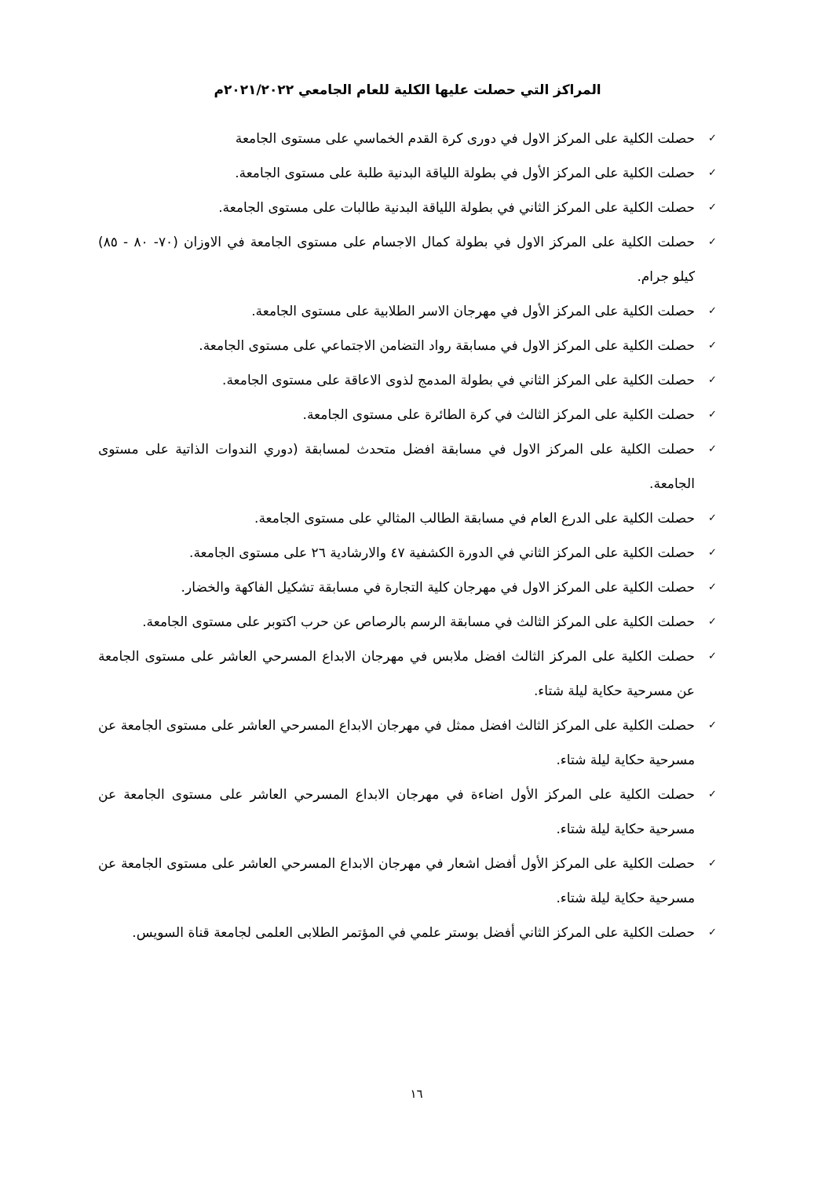المراكز التي حصلت عليها الكلية للعام الجامعي ٢٠٢١/٢٠٢٢م
✓ حصلت الكلية على المركز الاول في دورى كرة القدم الخماسي على مستوى الجامعة
✓ حصلت الكلية على المركز الأول في بطولة اللياقة البدنية طلبة على مستوى الجامعة.
✓ حصلت الكلية على المركز الثاني في بطولة اللياقة البدنية طالبات على مستوى الجامعة.
✓ حصلت الكلية على المركز الاول في بطولة كمال الاجسام على مستوى الجامعة في الاوزان (٧٠- ٨٠ - ٨٥) كيلو جرام.
✓ حصلت الكلية على المركز الأول في مهرجان الاسر الطلابية على مستوى الجامعة.
✓ حصلت الكلية على المركز الاول في مسابقة رواد التضامن الاجتماعي على مستوى الجامعة.
✓ حصلت الكلية على المركز الثاني في بطولة المدمج لذوى الاعاقة على مستوى الجامعة.
✓ حصلت الكلية على المركز الثالث في كرة الطائرة على مستوى الجامعة.
✓ حصلت الكلية على المركز الاول في مسابقة افضل متحدث لمسابقة (دوري الندوات الذاتية على مستوى الجامعة.
✓ حصلت الكلية على الدرع العام في مسابقة الطالب المثالي على مستوى الجامعة.
✓ حصلت الكلية على المركز الثاني في الدورة الكشفية ٤٧ والارشادية ٢٦ على مستوى الجامعة.
✓ حصلت الكلية على المركز الاول في مهرجان كلية التجارة في مسابقة تشكيل الفاكهة والخضار.
✓ حصلت الكلية على المركز الثالث في مسابقة الرسم بالرصاص عن حرب اكتوبر على مستوى الجامعة.
✓ حصلت الكلية على المركز الثالث افضل ملابس في مهرجان الابداع المسرحي العاشر على مستوى الجامعة عن مسرحية حكاية ليلة شتاء.
✓ حصلت الكلية على المركز الثالث افضل ممثل في مهرجان الابداع المسرحي العاشر على مستوى الجامعة عن مسرحية حكاية ليلة شتاء.
✓ حصلت الكلية على المركز الأول اضاءة في مهرجان الابداع المسرحي العاشر على مستوى الجامعة عن مسرحية حكاية ليلة شتاء.
✓ حصلت الكلية على المركز الأول أفضل اشعار في مهرجان الابداع المسرحي العاشر على مستوى الجامعة عن مسرحية حكاية ليلة شتاء.
✓ حصلت الكلية على المركز الثاني أفضل بوستر علمي في المؤتمر الطلابى العلمى لجامعة قناة السويس.
١٦